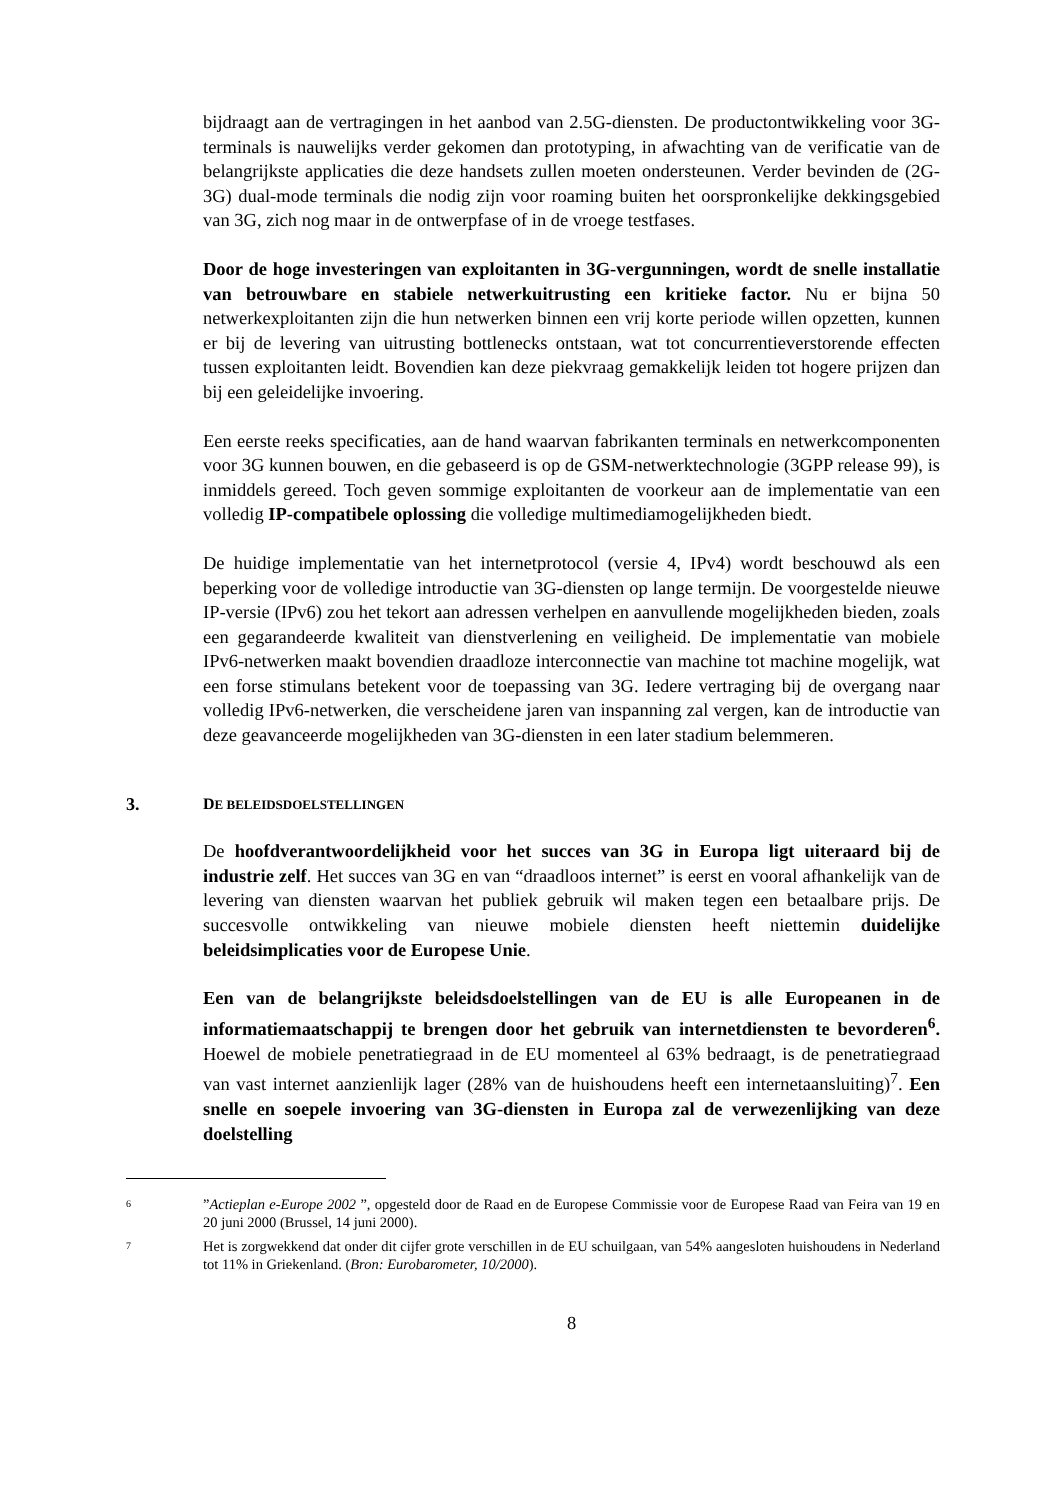bijdraagt aan de vertragingen in het aanbod van 2.5G-diensten. De productontwikkeling voor 3G-terminals is nauwelijks verder gekomen dan prototyping, in afwachting van de verificatie van de belangrijkste applicaties die deze handsets zullen moeten ondersteunen. Verder bevinden de (2G-3G) dual-mode terminals die nodig zijn voor roaming buiten het oorspronkelijke dekkingsgebied van 3G, zich nog maar in de ontwerpfase of in de vroege testfases.
Door de hoge investeringen van exploitanten in 3G-vergunningen, wordt de snelle installatie van betrouwbare en stabiele netwerkuitrusting een kritieke factor. Nu er bijna 50 netwerkexploitanten zijn die hun netwerken binnen een vrij korte periode willen opzetten, kunnen er bij de levering van uitrusting bottlenecks ontstaan, wat tot concurrentieverstorende effecten tussen exploitanten leidt. Bovendien kan deze piekvraag gemakkelijk leiden tot hogere prijzen dan bij een geleidelijke invoering.
Een eerste reeks specificaties, aan de hand waarvan fabrikanten terminals en netwerkcomponenten voor 3G kunnen bouwen, en die gebaseerd is op de GSM-netwerktechnologie (3GPP release 99), is inmiddels gereed. Toch geven sommige exploitanten de voorkeur aan de implementatie van een volledig IP-compatibele oplossing die volledige multimediamogelijkheden biedt.
De huidige implementatie van het internetprotocol (versie 4, IPv4) wordt beschouwd als een beperking voor de volledige introductie van 3G-diensten op lange termijn. De voorgestelde nieuwe IP-versie (IPv6) zou het tekort aan adressen verhelpen en aanvullende mogelijkheden bieden, zoals een gegarandeerde kwaliteit van dienstverlening en veiligheid. De implementatie van mobiele IPv6-netwerken maakt bovendien draadloze interconnectie van machine tot machine mogelijk, wat een forse stimulans betekent voor de toepassing van 3G. Iedere vertraging bij de overgang naar volledig IPv6-netwerken, die verscheidene jaren van inspanning zal vergen, kan de introductie van deze geavanceerde mogelijkheden van 3G-diensten in een later stadium belemmeren.
3. DE BELEIDSDOELSTELLINGEN
De hoofdverantwoordelijkheid voor het succes van 3G in Europa ligt uiteraard bij de industrie zelf. Het succes van 3G en van “draadloos internet” is eerst en vooral afhankelijk van de levering van diensten waarvan het publiek gebruik wil maken tegen een betaalbare prijs. De succesvolle ontwikkeling van nieuwe mobiele diensten heeft niettemin duidelijke beleidsimplicaties voor de Europese Unie.
Een van de belangrijkste beleidsdoelstellingen van de EU is alle Europeanen in de informatiemaatschappij te brengen door het gebruik van internetdiensten te bevorderen<sup>6</sup>. Hoewel de mobiele penetratiegraad in de EU momenteel al 63% bedraagt, is de penetratiegraad van vast internet aanzienlijk lager (28% van de huishoudens heeft een internetaansluiting)<sup>7</sup>. Een snelle en soepele invoering van 3G-diensten in Europa zal de verwezenlijking van deze doelstelling
6”Actieplan e-Europe 2002 ”, opgesteld door de Raad en de Europese Commissie voor de Europese Raad van Feira van 19 en 20 juni 2000 (Brussel, 14 juni 2000).
7 Het is zorgwekkend dat onder dit cijfer grote verschillen in de EU schuilgaan, van 54% aangesloten huishoudens in Nederland tot 11% in Griekenland. (Bron: Eurobarometer, 10/2000).
8